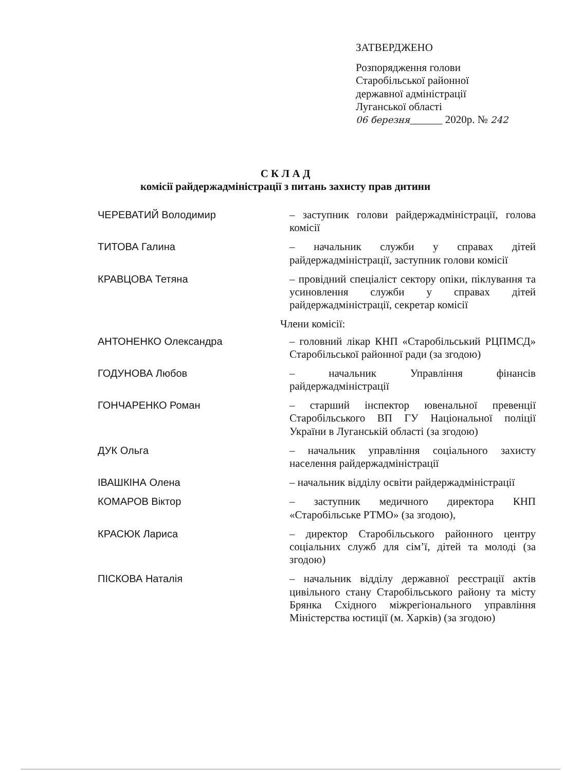ЗАТВЕРДЖЕНО
Розпорядження голови
Старобільської районної
державної адміністрації
Луганської області
06 березня______ 2020р. № 242
С К Л А Д
комісії райдержадміністрації з питань захисту прав дитини
ЧЕРЕВАТИЙ Володимир – заступник голови райдержадміністрації, голова комісії
ТИТОВА Галина – начальник служби у справах дітей райдержадміністрації, заступник голови комісії
КРАВЦОВА Тетяна – провідний спеціаліст сектору опіки, піклування та усиновлення служби у справах дітей райдержадміністрації, секретар комісії
Члени комісії:
АНТОНЕНКО Олександра – головний лікар КНП «Старобільський РЦПМСД» Старобільської районної ради (за згодою)
ГОДУНОВА Любов – начальник Управління фінансів райдержадміністрації
ГОНЧАРЕНКО Роман – старший інспектор ювенальної превенції Старобільського ВП ГУ Національної поліції України в Луганській області (за згодою)
ДУК Ольга – начальник управління соціального захисту населення райдержадміністрації
ІВАШКІНА Олена – начальник відділу освіти райдержадміністрації
КОМАРОВ Віктор – заступник медичного директора КНП «Старобільське РТМО» (за згодою),
КРАСЮК Лариса – директор Старобільського районного центру соціальних служб для сім’ї, дітей та молоді (за згодою)
ПІСКОВА Наталія – начальник відділу державної реєстрації актів цивільного стану Старобільського району та місту Брянка Східного міжрегіонального управління Міністерства юстиції (м. Харків) (за згодою)